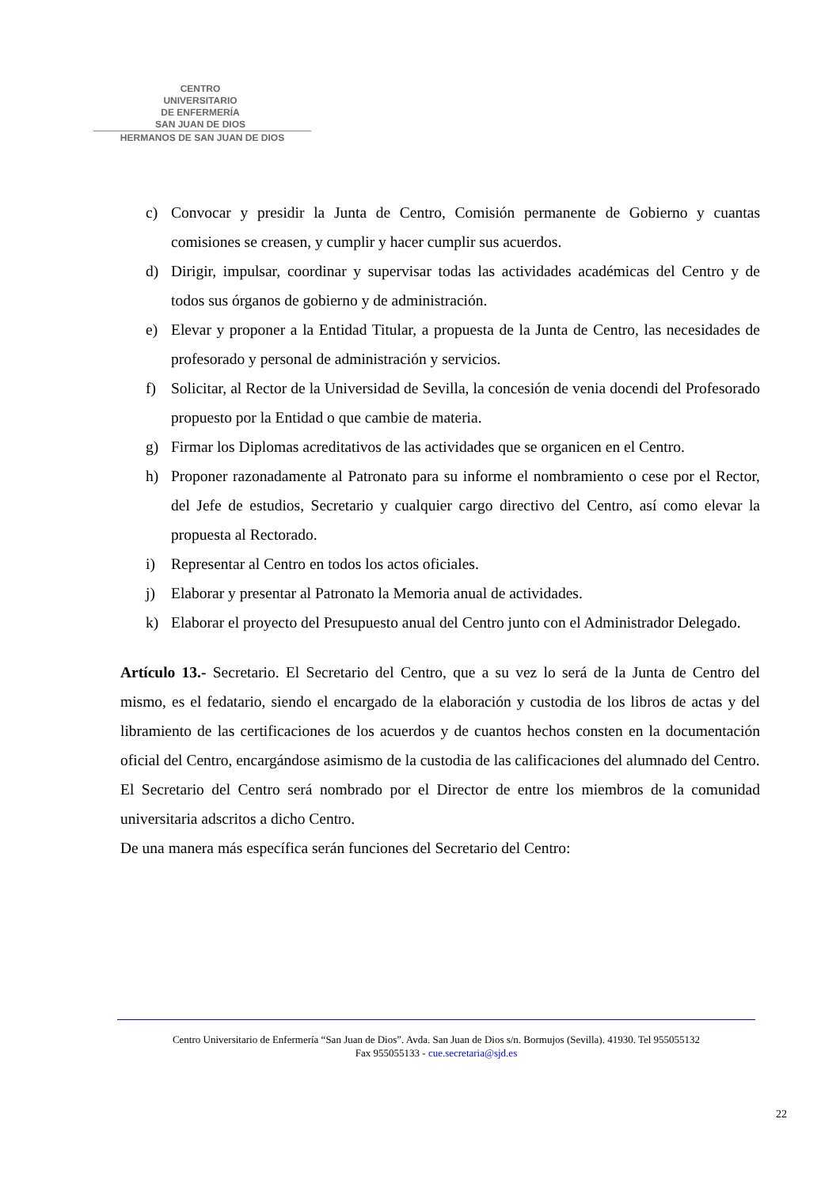CENTRO
UNIVERSITARIO
DE ENFERMERÍA
SAN JUAN DE DIOS
HERMANOS DE SAN JUAN DE DIOS
c) Convocar y presidir la Junta de Centro, Comisión permanente de Gobierno y cuantas comisiones se creasen, y cumplir y hacer cumplir sus acuerdos.
d) Dirigir, impulsar, coordinar y supervisar todas las actividades académicas del Centro y de todos sus órganos de gobierno y de administración.
e) Elevar y proponer a la Entidad Titular, a propuesta de la Junta de Centro, las necesidades de profesorado y personal de administración y servicios.
f) Solicitar, al Rector de la Universidad de Sevilla, la concesión de venia docendi del Profesorado propuesto por la Entidad o que cambie de materia.
g) Firmar los Diplomas acreditativos de las actividades que se organicen en el Centro.
h) Proponer razonadamente al Patronato para su informe el nombramiento o cese por el Rector, del Jefe de estudios, Secretario y cualquier cargo directivo del Centro, así como elevar la propuesta al Rectorado.
i) Representar al Centro en todos los actos oficiales.
j) Elaborar y presentar al Patronato la Memoria anual de actividades.
k) Elaborar el proyecto del Presupuesto anual del Centro junto con el Administrador Delegado.
Artículo 13.- Secretario. El Secretario del Centro, que a su vez lo será de la Junta de Centro del mismo, es el fedatario, siendo el encargado de la elaboración y custodia de los libros de actas y del libramiento de las certificaciones de los acuerdos y de cuantos hechos consten en la documentación oficial del Centro, encargándose asimismo de la custodia de las calificaciones del alumnado del Centro.
El Secretario del Centro será nombrado por el Director de entre los miembros de la comunidad universitaria adscritos a dicho Centro.
De una manera más específica serán funciones del Secretario del Centro:
Centro Universitario de Enfermería “San Juan de Dios”. Avda. San Juan de Dios s/n. Bormujos (Sevilla). 41930. Tel 955055132
Fax 955055133 - cue.secretaria@sjd.es
22